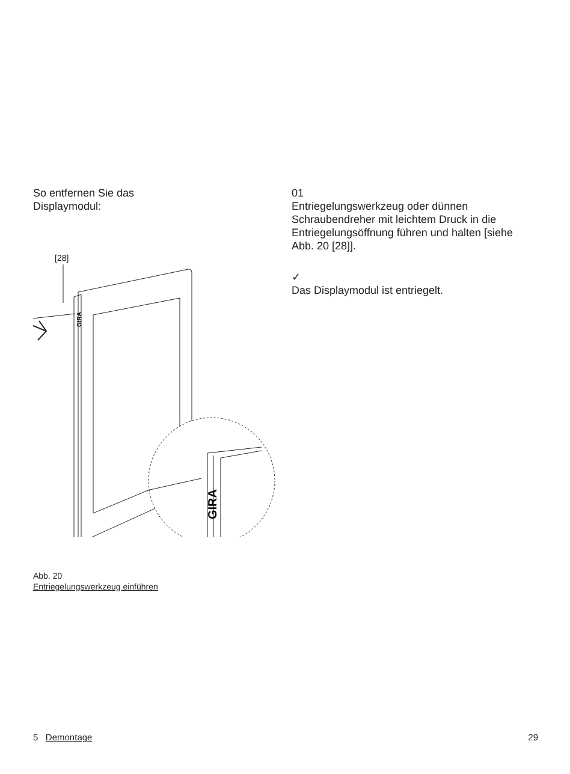So entfernen Sie das
Displaymodul:
[28]
GIRA
GIRA
Abb. 20
Entriegelungswerkzeug einführen
01
Entriegelungswerkzeug oder dünnen Schraubendreher mit leichtem Druck in die Entriegelungsöffnung führen und halten [siehe Abb. 20 [28]].
✓
Das Displaymodul ist entriegelt.
5 Demontage 29